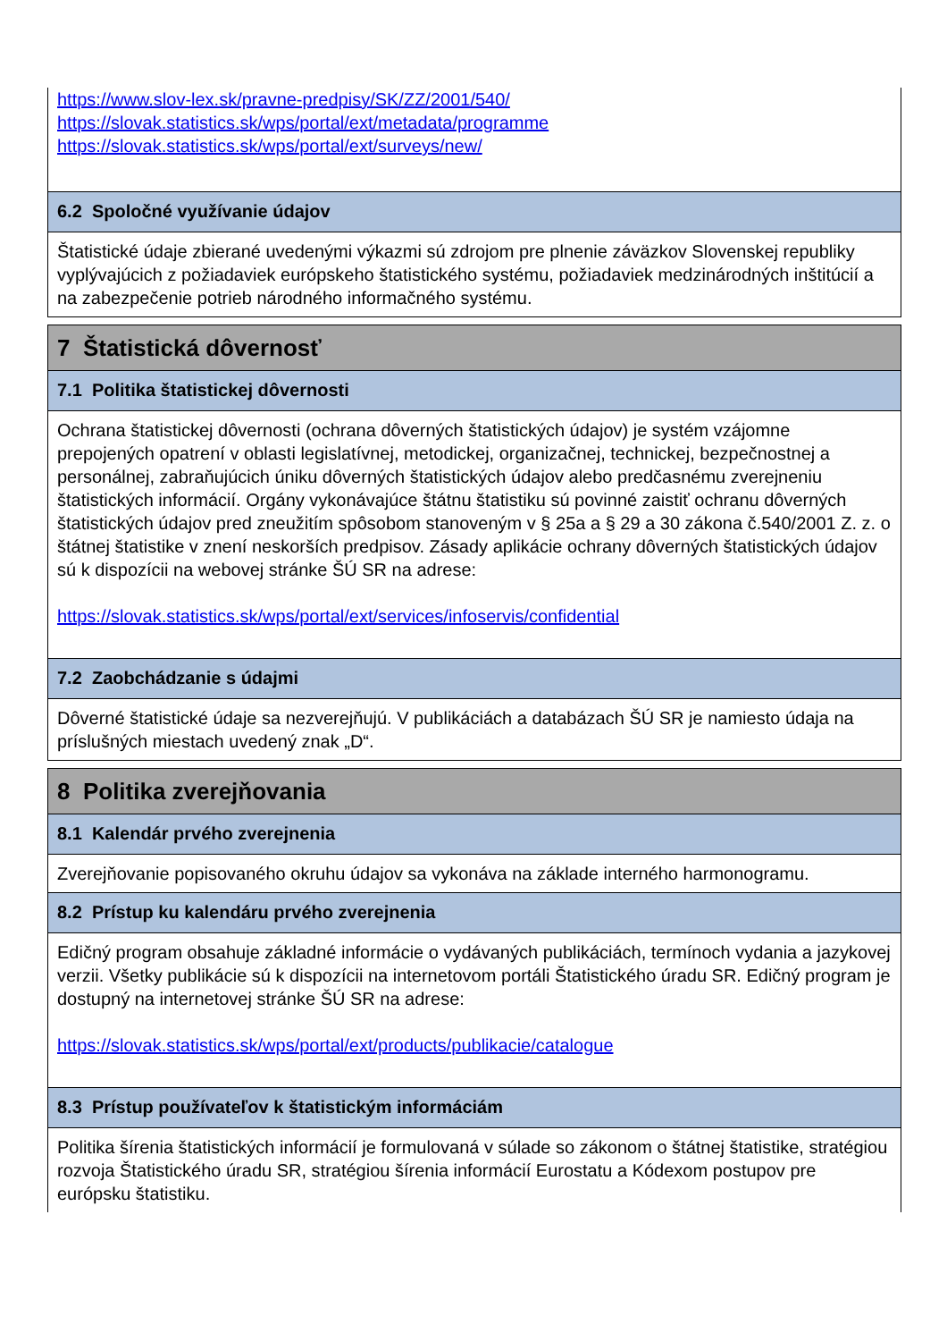https://www.slov-lex.sk/pravne-predpisy/SK/ZZ/2001/540/
https://slovak.statistics.sk/wps/portal/ext/metadata/programme
https://slovak.statistics.sk/wps/portal/ext/surveys/new/
6.2 Spoločné využívanie údajov
Štatistické údaje zbierané uvedenými výkazmi sú zdrojom pre plnenie záväzkov Slovenskej republiky vyplývajúcich z požiadaviek európskeho štatistického systému, požiadaviek medzinárodných inštitúcií a na zabezpečenie potrieb národného informačného systému.
7 Štatistická dôvernosť
7.1 Politika štatistickej dôvernosti
Ochrana štatistickej dôvernosti (ochrana dôverných štatistických údajov) je systém vzájomne prepojených opatrení v oblasti legislatívnej, metodickej, organizačnej, technickej, bezpečnostnej a personálnej, zabraňujúcich úniku dôverných štatistických údajov alebo predčasnému zverejneniu štatistických informácií. Orgány vykonávajúce štátnu štatistiku sú povinné zaistiť ochranu dôverných štatistických údajov pred zneužitím spôsobom stanoveným v § 25a a § 29 a 30 zákona č.540/2001 Z. z. o štátnej štatistike v znení neskorších predpisov. Zásady aplikácie ochrany dôverných štatistických údajov sú k dispozícii na webovej stránke ŠÚ SR na adrese:
https://slovak.statistics.sk/wps/portal/ext/services/infoservis/confidential
7.2 Zaobchádzanie s údajmi
Dôverné štatistické údaje sa nezverejňujú. V publikáciách a databázach ŠÚ SR je namiesto údaja na príslušných miestach uvedený znak „D“.
8 Politika zverejňovania
8.1 Kalendár prvého zverejnenia
Zverejňovanie popisovaného okruhu údajov sa vykonáva na základe interného harmonogramu.
8.2 Prístup ku kalendáru prvého zverejnenia
Edičný program obsahuje základné informácie o vydávaných publikáciách, termínoch vydania a jazykovej verzii. Všetky publikácie sú k dispozícii na internetovom portáli Štatistického úradu SR. Edičný program je dostupný na internetovej stránke ŠÚ SR na adrese:
https://slovak.statistics.sk/wps/portal/ext/products/publikacie/catalogue
8.3 Prístup používateľov k štatistickým informáciám
Politika šírenia štatistických informácií je formulovaná v súlade so zákonom o štátnej štatistike, stratégiou rozvoja Štatistického úradu SR, stratégiou šírenia informácií Eurostatu a Kódexom postupov pre európsku štatistiku.